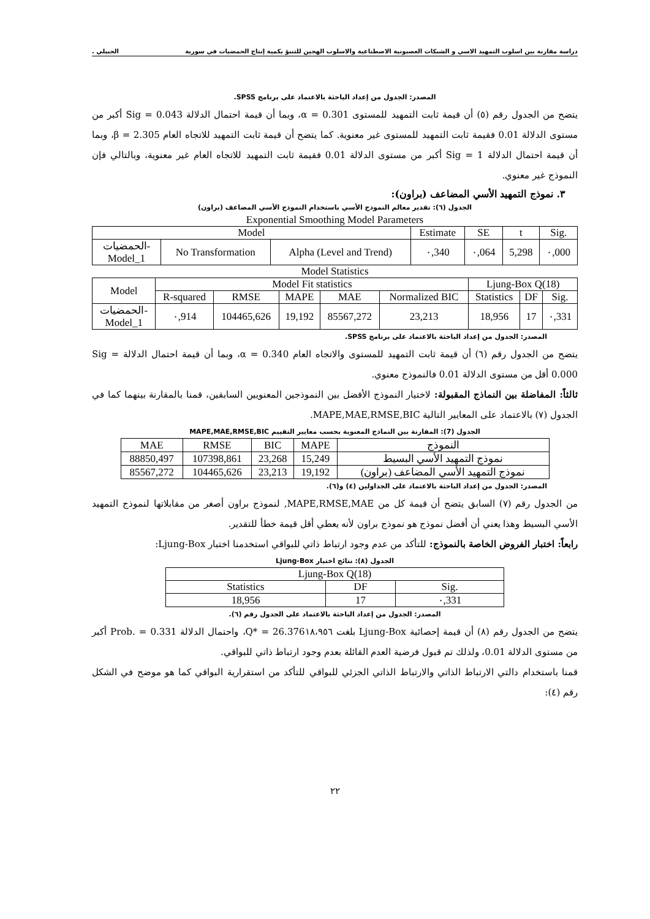دراسة مقارنة بين اسلوب التمهيد الاسي و الشبكات العصبونية الاصطناعية والاسلوب الهجين للتنبؤ بكمية إنتاج الحمضيات في سورية الجبيلي .
المصدر: الجدول من إعداد الباحثة بالاعتماد على برنامج SPSS.
يتضح من الجدول رقم (٥) أن قيمة ثابت التمهيد للمستوى α = 0.301، وبما أن قيمة احتمال الدلالة Sig = 0.043 أكبر من مستوى الدلالة 0.01 فقيمة ثابت التمهيد للمستوى غير معنوية. كما يتضح أن قيمة ثابت التمهيد للاتجاه العام β = 2.305، وبما أن قيمة احتمال الدلالة Sig = 1 أكبر من مستوى الدلالة 0.01 فقيمة ثابت التمهيد للاتجاه العام غير معنوية، وبالتالي فإن النموذج غير معنوي.
٣. نموذج التمهيد الأسي المضاعف (براون):
الجدول (٦): تقدير معالم النموذج الأسي باستخدام النموذج الأسي المضاعف (براون)
Exponential Smoothing Model Parameters
| Model | | | Estimate | SE | t | Sig. |
| --- | --- | --- | --- | --- | --- | --- |
| الحمضيات- Model_1 | No Transformation | Alpha (Level and Trend) | ٠,340 | ٠,064 | 5,298 | ٠,000 |
Model Statistics
| Model | Model Fit statistics | | | | | Ljung-Box Q(18) | | |
| --- | --- | --- | --- | --- | --- | --- | --- | --- |
| | R-squared | RMSE | MAPE | MAE | Normalized BIC | Statistics | DF | Sig. |
| الحمضيات- Model_1 | ٠,914 | 104465,626 | 19,192 | 85567,272 | 23,213 | 18,956 | 17 | ٠,331 |
المصدر: الجدول من إعداد الباحثة بالاعتماد على برنامج SPSS.
يتضح من الجدول رقم (٦) أن قيمة ثابت التمهيد للمستوى والاتجاه العام α = 0.340، وبما أن قيمة احتمال الدلالة Sig = 0.000 أقل من مستوى الدلالة 0.01 فالنموذج معنوي.
ثالثاً: المفاضلة بين النماذج المقبولة: لاختيار النموذج الأفضل بين النموذجين المعنويين السابقين، قمنا بالمقارنة بينهما كما في الجدول (٧) بالاعتماد على المعايير التالية MAPE,MAE,RMSE,BIC.
الجدول (7): المقارنة بين النماذج المعنوية بحسب معايير التقييم MAPE,MAE,RMSE,BIC
| MAE | RMSE | BIC | MAPE | النموذج |
| --- | --- | --- | --- | --- |
| 88850,497 | 107398,861 | 23,268 | 15,249 | نموذج التمهيد الأسي البسيط |
| 85567,272 | 104465,626 | 23,213 | 19,192 | نموذج التمهيد الأسي المضاعف (براون) |
المصدر: الجدول من إعداد الباحثة بالاعتماد على الجداولين (٤) و(٦).
من الجدول رقم (٧) السابق يتضح أن قيمة كل من MAPE,RMSE,MAE, لنموذج براون أصغر من مقابلاتها لنموذج التمهيد الأسي البسيط وهذا يعني أن أفضل نموذج هو نموذج براون لأنه يعطي أقل قيمة خطأ للتقدير.
رابعاً: اختبار الفروض الخاصة بالنموذج: للتأكد من عدم وجود ارتباط ذاتي للبواقي استخدمنا اختبار Ljung-Box:
الجدول (٨): نتائج اختبار Ljung-Box
| Ljung-Box Q(18) | | |
| --- | --- | --- |
| Statistics | DF | Sig. |
| 18,956 | 17 | ٠,331 |
المصدر: الجدول من إعداد الباحثة بالاعتماد على الجدول رقم (٦).
يتضح من الجدول رقم (٨) أن قيمة إحصائية Ljung-Box بلغت Q* = 26.376١٨،٩٥٦، واحتمال الدلالة Prob. = 0.331 أكبر من مستوى الدلالة 0.01، ولذلك تم قبول فرضية العدم القائلة بعدم وجود ارتباط ذاتي للبواقي.
قمنا باستخدام دالتي الارتباط الذاتي والارتباط الذاتي الجزئي للبواقي للتأكد من استقرارية البواقي كما هو موضح في الشكل رقم (٤):
٢٢